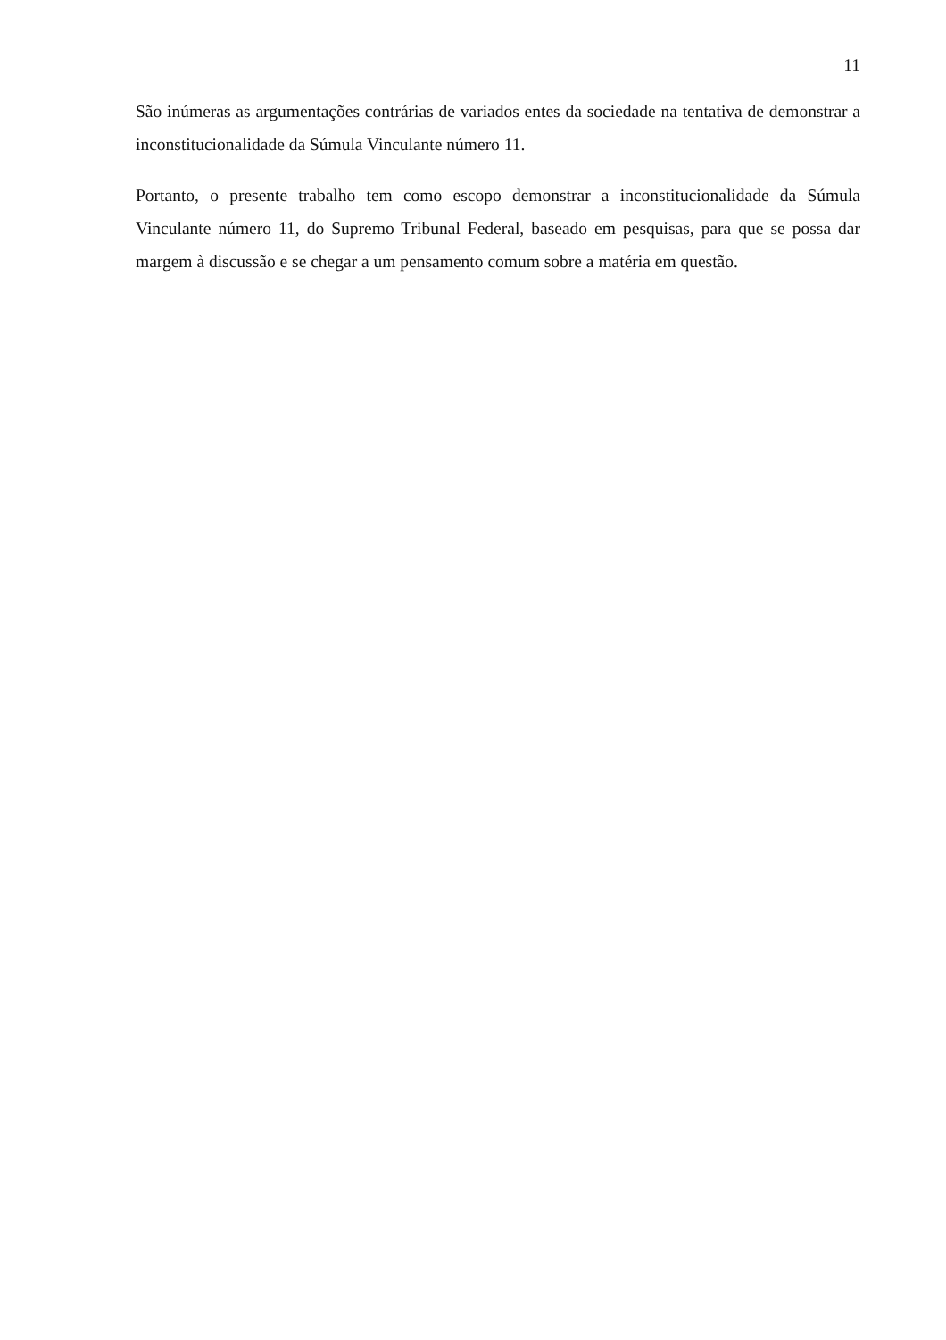11
São inúmeras as argumentações contrárias de variados entes da sociedade na tentativa de demonstrar a inconstitucionalidade da Súmula Vinculante número 11.
Portanto, o presente trabalho tem como escopo demonstrar a inconstitucionalidade da Súmula Vinculante número 11, do Supremo Tribunal Federal, baseado em pesquisas, para que se possa dar margem à discussão e se chegar a um pensamento comum sobre a matéria em questão.